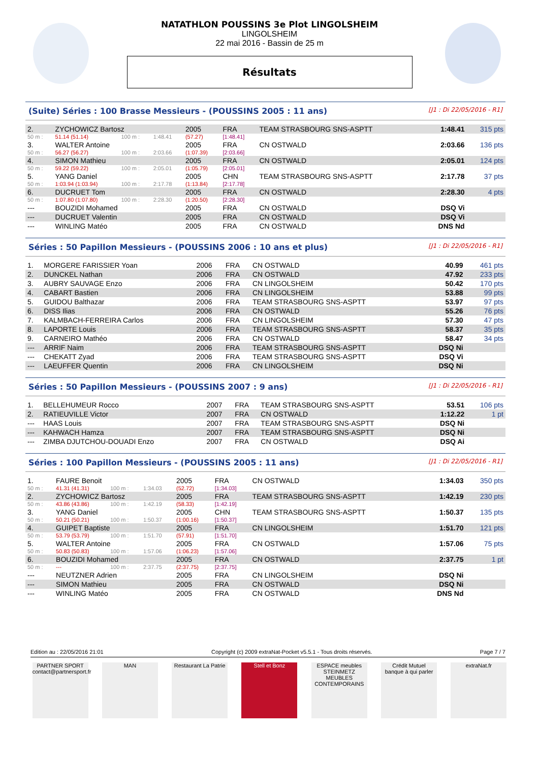NATATHLON POUSSINS 3e Plot LINGOLSHEIM
LINGOLSHEIM
22 mai 2016 - Bassin de 25 m
Résultats
(Suite) Séries : 100 Brasse Messieurs - (POUSSINS 2005 : 11 ans) [J1 : Di 22/05/2016 - R1]
| 2. | ZYCHOWICZ Bartosz | | | 2005 | FRA | TEAM STRASBOURG SNS-ASPTT | 1:48.41 | 315 pts |
| 50 m : | 51.14 (51.14) | 100 m : | 1:48.41 | (57.27) | [1:48.41] | | | |
| 3. | WALTER Antoine | | | 2005 | FRA | CN OSTWALD | 2:03.66 | 136 pts |
| 50 m : | 56.27 (56.27) | 100 m : | 2:03.66 | (1:07.39) | [2:03.66] | | | |
| 4. | SIMON Mathieu | | | 2005 | FRA | CN OSTWALD | 2:05.01 | 124 pts |
| 50 m : | 59.22 (59.22) | 100 m : | 2:05.01 | (1:05.79) | [2:05.01] | | | |
| 5. | YANG Daniel | | | 2005 | CHN | TEAM STRASBOURG SNS-ASPTT | 2:17.78 | 37 pts |
| 50 m : | 1:03.94 (1:03.94) | 100 m : | 2:17.78 | (1:13.84) | [2:17.78] | | | |
| 6. | DUCRUET Tom | | | 2005 | FRA | CN OSTWALD | 2:28.30 | 4 pts |
| 50 m : | 1:07.80 (1:07.80) | 100 m : | 2:28.30 | (1:20.50) | [2:28.30] | | | |
| --- | BOUZIDI Mohamed | | | 2005 | FRA | CN OSTWALD | DSQ Vi | |
| --- | DUCRUET Valentin | | | 2005 | FRA | CN OSTWALD | DSQ Vi | |
| --- | WINLING Matéo | | | 2005 | FRA | CN OSTWALD | DNS Nd | |
Séries : 50 Papillon Messieurs - (POUSSINS 2006 : 10 ans et plus) [J1 : Di 22/05/2016 - R1]
| 1. | MORGERE FARISSIER Yoan | 2006 | FRA | CN OSTWALD | 40.99 | 461 pts |
| 2. | DUNCKEL Nathan | 2006 | FRA | CN OSTWALD | 47.92 | 233 pts |
| 3. | AUBRY SAUVAGE Enzo | 2006 | FRA | CN LINGOLSHEIM | 50.42 | 170 pts |
| 4. | CABART Bastien | 2006 | FRA | CN LINGOLSHEIM | 53.88 | 99 pts |
| 5. | GUIDOU Balthazar | 2006 | FRA | TEAM STRASBOURG SNS-ASPTT | 53.97 | 97 pts |
| 6. | DISS Ilias | 2006 | FRA | CN OSTWALD | 55.26 | 76 pts |
| 7. | KALMBACH-FERREIRA Carlos | 2006 | FRA | CN LINGOLSHEIM | 57.30 | 47 pts |
| 8. | LAPORTE Louis | 2006 | FRA | TEAM STRASBOURG SNS-ASPTT | 58.37 | 35 pts |
| 9. | CARNEIRO Mathéo | 2006 | FRA | CN OSTWALD | 58.47 | 34 pts |
| --- | ARRIF Naim | 2006 | FRA | TEAM STRASBOURG SNS-ASPTT | DSQ Ni | |
| --- | CHEKATT Zyad | 2006 | FRA | TEAM STRASBOURG SNS-ASPTT | DSQ Vi | |
| --- | LAEUFFER Quentin | 2006 | FRA | CN LINGOLSHEIM | DSQ Ni | |
Séries : 50 Papillon Messieurs - (POUSSINS 2007 : 9 ans) [J1 : Di 22/05/2016 - R1]
| 1. | BELLEHUMEUR Rocco | 2007 | FRA | TEAM STRASBOURG SNS-ASPTT | 53.51 | 106 pts |
| 2. | RATIEUVILLE Victor | 2007 | FRA | CN OSTWALD | 1:12.22 | 1 pt |
| --- | HAAS Louis | 2007 | FRA | TEAM STRASBOURG SNS-ASPTT | DSQ Ni | |
| --- | KAHWACH Hamza | 2007 | FRA | TEAM STRASBOURG SNS-ASPTT | DSQ Ni | |
| --- | ZIMBA DJUTCHOU-DOUADI Enzo | 2007 | FRA | CN OSTWALD | DSQ Ai | |
Séries : 100 Papillon Messieurs - (POUSSINS 2005 : 11 ans) [J1 : Di 22/05/2016 - R1]
| 1. | FAURE Benoit | | | 2005 | FRA | CN OSTWALD | 1:34.03 | 350 pts |
| 50 m : | 41.31 (41.31) | 100 m : | 1:34.03 | (52.72) | [1:34.03] | | | |
| 2. | ZYCHOWICZ Bartosz | | | 2005 | FRA | TEAM STRASBOURG SNS-ASPTT | 1:42.19 | 230 pts |
| 50 m : | 43.86 (43.86) | 100 m : | 1:42.19 | (58.33) | [1:42.19] | | | |
| 3. | YANG Daniel | | | 2005 | CHN | TEAM STRASBOURG SNS-ASPTT | 1:50.37 | 135 pts |
| 50 m : | 50.21 (50.21) | 100 m : | 1:50.37 | (1:00.16) | [1:50.37] | | | |
| 4. | GUIPET Baptiste | | | 2005 | FRA | CN LINGOLSHEIM | 1:51.70 | 121 pts |
| 50 m : | 53.79 (53.79) | 100 m : | 1:51.70 | (57.91) | [1:51.70] | | | |
| 5. | WALTER Antoine | | | 2005 | FRA | CN OSTWALD | 1:57.06 | 75 pts |
| 50 m : | 50.83 (50.83) | 100 m : | 1:57.06 | (1:06.23) | [1:57.06] | | | |
| 6. | BOUZIDI Mohamed | | | 2005 | FRA | CN OSTWALD | 2:37.75 | 1 pt |
| 50 m : | --- | 100 m : | 2:37.75 | (2:37.75) | [2:37.75] | | | |
| --- | NEUTZNER Adrien | | | 2005 | FRA | CN LINGOLSHEIM | DSQ Ni | |
| --- | SIMON Mathieu | | | 2005 | FRA | CN OSTWALD | DSQ Ni | |
| --- | WINLING Matéo | | | 2005 | FRA | CN OSTWALD | DNS Nd | |
Edition au : 22/05/2016 21:01 Copyright (c) 2009 extraNat-Pocket v5.5.1 - Tous droits réservés. Page 7 / 7
PARTNER SPORT
contact@partnersport.fr
MAN Restaurant La Patrie
Stell et Bonz ESPACE meubles STEINMETZ
MEUBLES CONTEMPORAINS
Crédit Mutuel
banque à qui parler
extraNat.fr